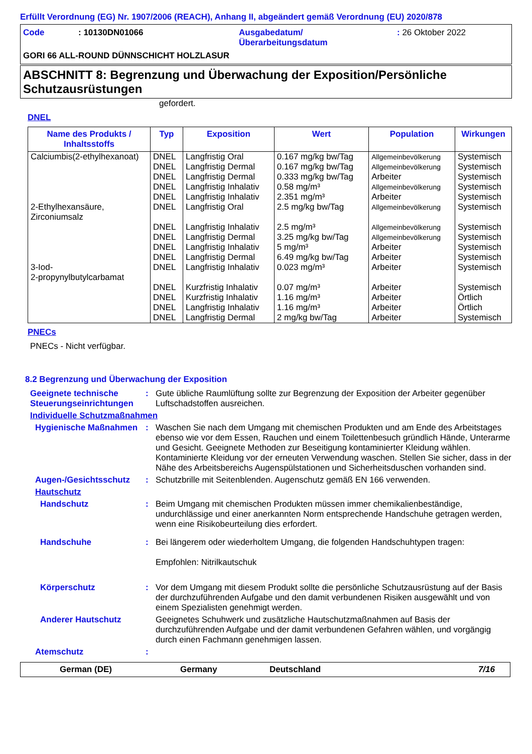Erfüllt Verordnung (EG) Nr. 1907/2006 (REACH), Anhang II, abgeändert gemäß Verordnung (EU) 2020/878
Code: 10130DN01066 Ausgabedatum/
Überarbeitungsdatum: 26 Oktober 2022
GORI 66 ALL-ROUND DÜNNSCHICHT HOLZLASUR
ABSCHNITT 8: Begrenzung und Überwachung der Exposition/Persönliche Schutzausrüstungen
gefordert.
DNEL
| Name des Produkts / Inhaltsstoffs | Typ | Exposition | Wert | Population | Wirkungen |
| --- | --- | --- | --- | --- | --- |
| Calciumbis(2-ethylhexanoat) | DNEL DNEL DNEL DNEL DNEL | Langfristig Oral Langfristig Dermal Langfristig Dermal Langfristig Inhalativ Langfristig Inhalativ | 0.167 mg/kg bw/Tag 0.167 mg/kg bw/Tag 0.333 mg/kg bw/Tag 0.58 mg/m³ 2.351 mg/m³ | Allgemeinbevölkerung Allgemeinbevölkerung Arbeiter Allgemeinbevölkerung Arbeiter | Systemisch Systemisch Systemisch Systemisch Systemisch |
| 2-Ethylhexansäure, Zirconiumsalz | DNEL DNEL DNEL DNEL DNEL | Langfristig Oral Langfristig Inhalativ Langfristig Dermal Langfristig Inhalativ Langfristig Dermal | 2.5 mg/kg bw/Tag 2.5 mg/m³ 3.25 mg/kg bw/Tag 5 mg/m³ 6.49 mg/kg bw/Tag | Allgemeinbevölkerung Allgemeinbevölkerung Allgemeinbevölkerung Arbeiter Arbeiter | Systemisch Systemisch Systemisch Systemisch Systemisch |
| 3-Iod- 2-propynylbutylcarbamat | DNEL DNEL DNEL DNEL DNEL | Langfristig Inhalativ Kurzfristig Inhalativ Kurzfristig Inhalativ Langfristig Inhalativ Langfristig Dermal | 0.023 mg/m³ 0.07 mg/m³ 1.16 mg/m³ 1.16 mg/m³ 2 mg/kg bw/Tag | Arbeiter Arbeiter Arbeiter Arbeiter Arbeiter | Systemisch Systemisch Örtlich Örtlich Systemisch |
PNECs
PNECs - Nicht verfügbar.
8.2 Begrenzung und Überwachung der Exposition
Geeignete technische Steuerungseinrichtungen
: Gute übliche Raumlüftung sollte zur Begrenzung der Exposition der Arbeiter gegenüber Luftschadstoffen ausreichen.
Individuelle Schutzmaßnahmen
Hygienische Maßnahmen : Waschen Sie nach dem Umgang mit chemischen Produkten und am Ende des Arbeitstages ebenso wie vor dem Essen, Rauchen und einem Toilettenbesuch gründlich Hände, Unterarme und Gesicht. Geeignete Methoden zur Beseitigung kontaminierter Kleidung wählen. Kontaminierte Kleidung vor der erneuten Verwendung waschen. Stellen Sie sicher, dass in der Nähe des Arbeitsbereichs Augenspülstationen und Sicherheitsduschen vorhanden sind.
Augen-/Gesichtsschutz : Schutzbrille mit Seitenblenden. Augenschutz gemäß EN 166 verwenden.
Hautschutz
Handschutz : Beim Umgang mit chemischen Produkten müssen immer chemikalienbeständige, undurchlässige und einer anerkannten Norm entsprechende Handschuhe getragen werden, wenn eine Risikobeurteilung dies erfordert.
Handschuhe : Bei längerem oder wiederholtem Umgang, die folgenden Handschuhtypen tragen:
Empfohlen: Nitrilkautschuk
Körperschutz : Vor dem Umgang mit diesem Produkt sollte die persönliche Schutzausrüstung auf der Basis der durchzuführenden Aufgabe und den damit verbundenen Risiken ausgewählt und von einem Spezialisten genehmigt werden.
Anderer Hautschutz Geeignetes Schuhwerk und zusätzliche Hautschutzmaßnahmen auf Basis der durchzuführenden Aufgabe und der damit verbundenen Gefahren wählen, und vorgängig durch einen Fachmann genehmigen lassen.
Atemschutz :
German (DE) Germany Deutschland 7/16